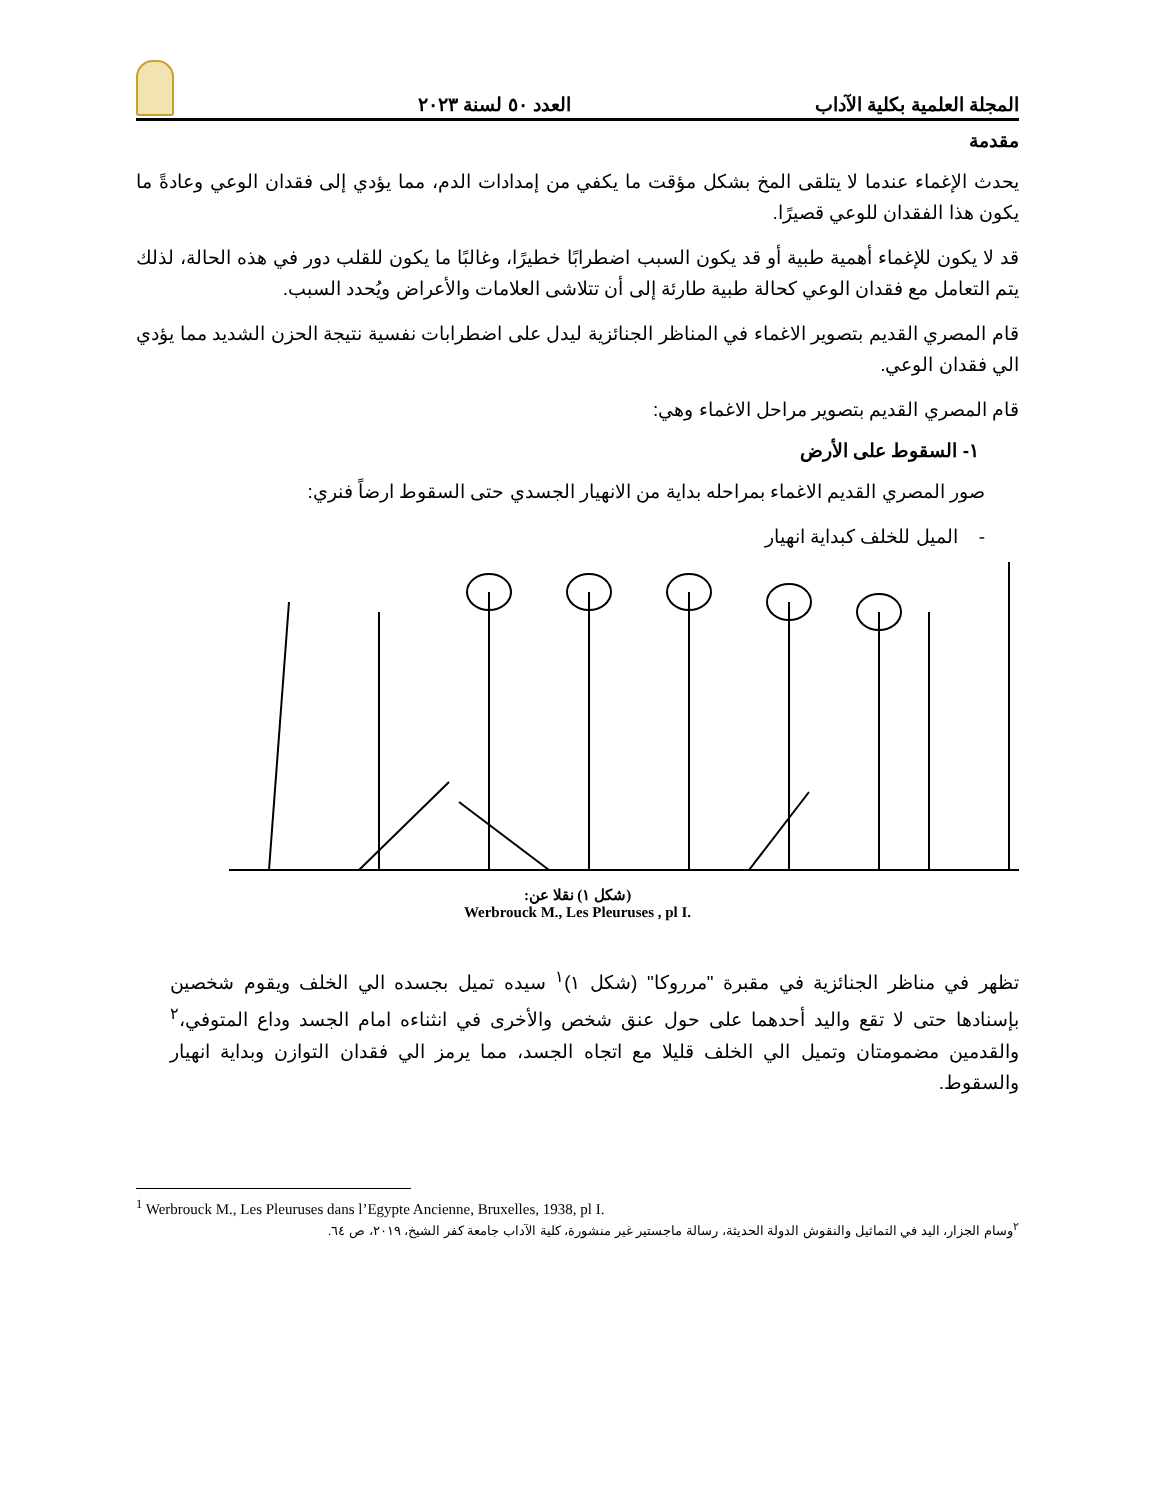المجلة العلمية بكلية الآداب العدد ٥٠ لسنة ٢٠٢٣
مقدمة
يحدث الإغماء عندما لا يتلقى المخ بشكل مؤقت ما يكفي من إمدادات الدم، مما يؤدي إلى فقدان الوعي وعادةً ما يكون هذا الفقدان للوعي قصيرًا.
قد لا يكون للإغماء أهمية طبية أو قد يكون السبب اضطرابًا خطيرًا، وغالبًا ما يكون للقلب دور في هذه الحالة، لذلك يتم التعامل مع فقدان الوعي كحالة طبية طارئة إلى أن تتلاشى العلامات والأعراض ويُحدد السبب.
قام المصري القديم بتصوير الاغماء في المناظر الجنائزية ليدل على اضطرابات نفسية نتيجة الحزن الشديد مما يؤدي الي فقدان الوعي.
قام المصري القديم بتصوير مراحل الاغماء وهي:
١- السقوط على الأرض
صور المصري القديم الاغماء بمراحله بداية من الانهيار الجسدي حتى السقوط ارضاً فنري:
- الميل للخلف كبداية انهيار
(شكل ١) نقلا عن:
Werbrouck M., Les Pleuruses , pl I.
تظهر في مناظر الجنائزية في مقبرة "مرروكا" (شكل ١)<sup>١</sup> سيده تميل بجسده الي الخلف ويقوم شخصين بإسنادها حتى لا تقع واليد أحدهما على حول عنق شخص والأخرى في انثناءه امام الجسد وداع المتوفي،<sup>٢</sup> والقدمين مضمومتان وتميل الي الخلف قليلا مع اتجاه الجسد، مما يرمز الي فقدان التوازن وبداية انهيار والسقوط.
<sup>1</sup> Werbrouck M., Les Pleuruses dans l’Egypte Ancienne, Bruxelles, 1938, pl I.
<sup>٢</sup> وسام الجزار، اليد في التماثيل والنقوش الدولة الحديثة، رسالة ماجستير غير منشورة، كلية الآداب جامعة كفر الشيخ، ٢٠١٩، ص ٦٤.